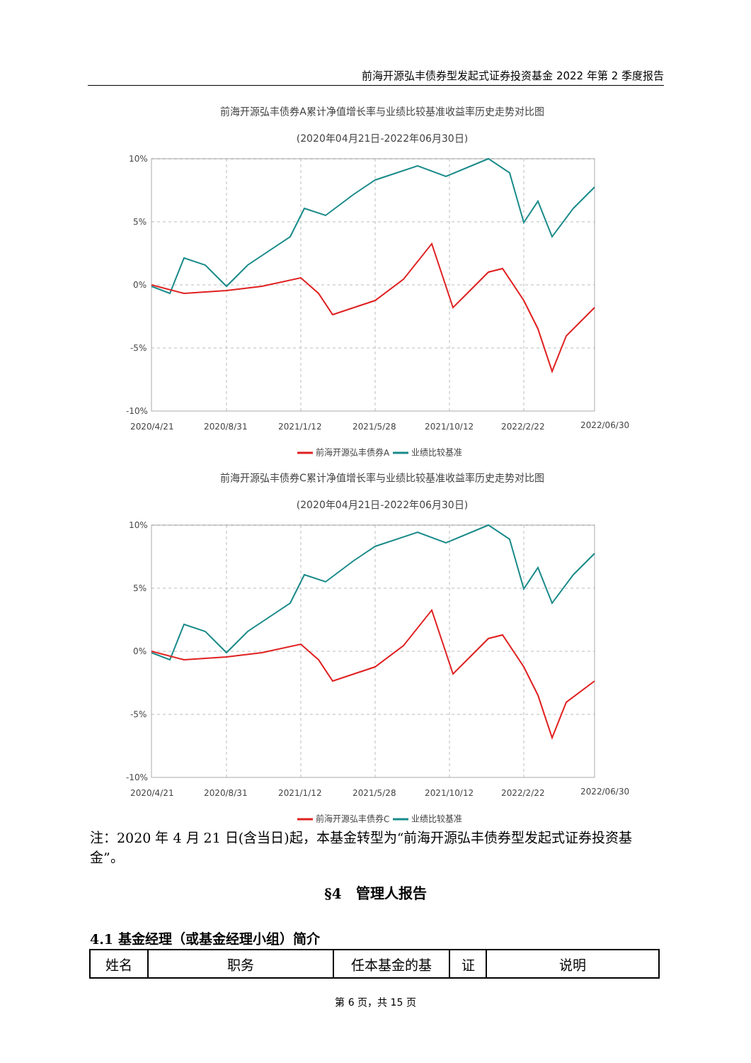前海开源弘丰债券型发起式证券投资基金 2022 年第 2 季度报告
前海开源弘丰债券A累计净值增长率与业绩比较基准收益率历史走势对比图
(2020年04月21日-2022年06月30日)
10%
5%
0%
-5%
-10%
2020/4/21
2020/8/31
2021/1/12
2021/5/28
2021/10/12
2022/2/22
2022/06/30
前海开源弘丰债券A
业绩比较基准
前海开源弘丰债券C累计净值增长率与业绩比较基准收益率历史走势对比图
(2020年04月21日-2022年06月30日)
10%
5%
0%
-5%
-10%
2020/4/21
2020/8/31
2021/1/12
2021/5/28
2021/10/12
2022/2/22
2022/06/30
前海开源弘丰债券C
业绩比较基准
注：2020 年 4 月 21 日(含当日)起，本基金转型为“前海开源弘丰债券型发起式证券投资基金”。
§4　管理人报告
4.1 基金经理（或基金经理小组）简介
| 姓名 | 职务 | 任本基金的基 | 证 | 说明 |
| --- | --- | --- | --- | --- |
第 6 页，共 15 页